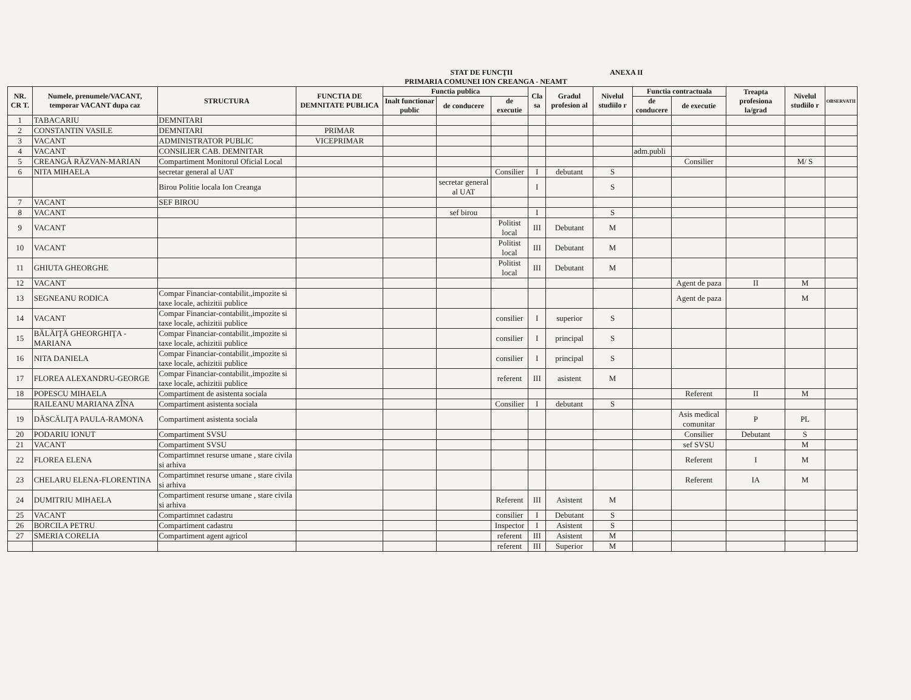STAT DE FUNCŢII ANEXA II
PRIMARIA COMUNEI ION CREANGA - NEAMT
| NR. CR T. | Numele, prenumele/VACANT, temporar VACANT dupa caz | STRUCTURA | FUNCTIA DE DEMNITATE PUBLICA | Functia publica | | | Cla sa | Gradul profesion al | Nivelul studiilo r | Functia contractuala | | Treapta profesiona la/grad | Nivelul studiilo r | OBSERVATII |
| --- | --- | --- | --- | --- | --- | --- | --- | --- | --- | --- | --- | --- | --- | --- |
| | | | | Inalt functionar public | de conducere | de executie | | | | de conducere | de executie | | | |
| 1 | TABACARIU | DEMNITARI | | | | | | | | | | | | |
| 2 | CONSTANTIN VASILE | DEMNITARI | PRIMAR | | | | | | | | | | | |
| 3 | VACANT | ADMINISTRATOR PUBLIC | VICEPRIMAR | | | | | | | | | | | |
| 4 | VACANT | CONSILIER CAB. DEMNITAR | | | | | | | | adm.publi | | | | |
| 5 | CREANGĂ RĂZVAN-MARIAN | Compartiment Monitorul Oficial Local | | | | | | | | | Consilier | | M/ S | |
| 6 | NITA MIHAELA | secretar general al UAT | | | | Consilier | I | debutant | S | | | | | |
| | | Birou Politie locala Ion Creanga | | | secretar general al UAT | | I | | S | | | | | |
| 7 | VACANT | SEF BIROU | | | | | | | | | | | | |
| 8 | VACANT | | | | sef birou | | I | | S | | | | | |
| 9 | VACANT | | | | | Politist local | III | Debutant | M | | | | | |
| 10 | VACANT | | | | | Politist local | III | Debutant | M | | | | | |
| 11 | GHIUTA GHEORGHE | | | | | Politist local | III | Debutant | M | | | | | |
| 12 | VACANT | | | | | | | | | | Agent de paza | II | M | |
| 13 | SEGNEANU RODICA | Compar Financiar-contabilit.,impozite si taxe locale, achizitii publice | | | | | | | | | Agent de paza | | M | |
| 14 | VACANT | Compar Financiar-contabilit.,impozite si taxe locale, achizitii publice | | | | consilier | I | superior | S | | | | | |
| 15 | BĂLĂIŢĂ GHEORGHIŢA - MARIANA | Compar Financiar-contabilit.,impozite si taxe locale, achizitii publice | | | | consilier | I | principal | S | | | | | |
| 16 | NITA DANIELA | Compar Financiar-contabilit.,impozite si taxe locale, achizitii publice | | | | consilier | I | principal | S | | | | | |
| 17 | FLOREA ALEXANDRU-GEORGE | Compar Financiar-contabilit.,impozite si taxe locale, achizitii publice | | | | referent | III | asistent | M | | | | | |
| 18 | POPESCU MIHAELA | Compartiment de asistenta sociala | | | | | | | | | Referent | II | M | |
| | RAILEANU MARIANA ZÎNA | Compartiment asistenta sociala | | | | Consilier | I | debutant | S | | | | | |
| 19 | DĂSCĂLIŢA PAULA-RAMONA | Compartiment asistenta sociala | | | | | | | | | Asis medical comunitar | P | PL | |
| 20 | PODARIU IONUT | Compartiment SVSU | | | | | | | | | Consilier | Debutant | S | |
| 21 | VACANT | Compartiment SVSU | | | | | | | | | sef SVSU | | M | |
| 22 | FLOREA ELENA | Compartimnet resurse umane , stare civila si arhiva | | | | | | | | | Referent | I | M | |
| 23 | CHELARU ELENA-FLORENTINA | Compartimnet resurse umane , stare civila si arhiva | | | | | | | | | Referent | IA | M | |
| 24 | DUMITRIU MIHAELA | Compartiment resurse umane , stare civila si arhiva | | | | Referent | III | Asistent | M | | | | | |
| 25 | VACANT | Compartimnet cadastru | | | | consilier | I | Debutant | S | | | | | |
| 26 | BORCILA PETRU | Compartiment cadastru | | | | Inspector | I | Asistent | S | | | | | |
| 27 | SMERIA CORELIA | Compartiment agent agricol | | | | referent | III | Asistent | M | | | | | |
| | | | | | | referent | III | Superior | M | | | | | |